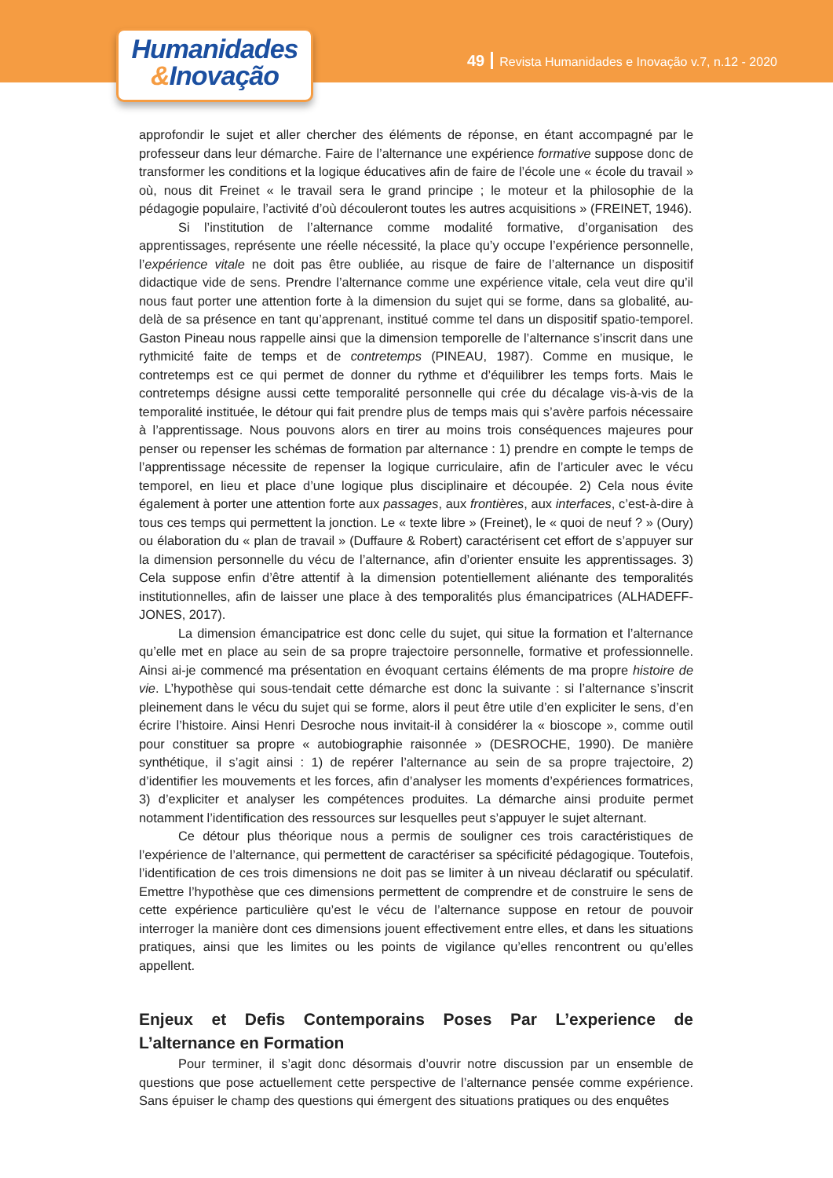Humanidades
&Inovação
49 Revista Humanidades e Inovação v.7, n.12 - 2020
approfondir le sujet et aller chercher des éléments de réponse, en étant accompagné par le professeur dans leur démarche. Faire de l’alternance une expérience formative suppose donc de transformer les conditions et la logique éducatives afin de faire de l’école une « école du travail » où, nous dit Freinet « le travail sera le grand principe ; le moteur et la philosophie de la pédagogie populaire, l’activité d’où découleront toutes les autres acquisitions » (FREINET, 1946).
Si l’institution de l’alternance comme modalité formative, d’organisation des apprentissages, représente une réelle nécessité, la place qu’y occupe l’expérience personnelle, l’expérience vitale ne doit pas être oubliée, au risque de faire de l’alternance un dispositif didactique vide de sens. Prendre l’alternance comme une expérience vitale, cela veut dire qu’il nous faut porter une attention forte à la dimension du sujet qui se forme, dans sa globalité, au-delà de sa présence en tant qu’apprenant, institué comme tel dans un dispositif spatio-temporel. Gaston Pineau nous rappelle ainsi que la dimension temporelle de l’alternance s’inscrit dans une rythmicité faite de temps et de contretemps (PINEAU, 1987). Comme en musique, le contretemps est ce qui permet de donner du rythme et d’équilibrer les temps forts. Mais le contretemps désigne aussi cette temporalité personnelle qui crée du décalage vis-à-vis de la temporalité instituée, le détour qui fait prendre plus de temps mais qui s’avère parfois nécessaire à l’apprentissage. Nous pouvons alors en tirer au moins trois conséquences majeures pour penser ou repenser les schémas de formation par alternance : 1) prendre en compte le temps de l’apprentissage nécessite de repenser la logique curriculaire, afin de l’articuler avec le vécu temporel, en lieu et place d’une logique plus disciplinaire et découpée. 2) Cela nous évite également à porter une attention forte aux passages, aux frontières, aux interfaces, c’est-à-dire à tous ces temps qui permettent la jonction. Le « texte libre » (Freinet), le « quoi de neuf ? » (Oury) ou élaboration du « plan de travail » (Duffaure & Robert) caractérisent cet effort de s’appuyer sur la dimension personnelle du vécu de l’alternance, afin d’orienter ensuite les apprentissages. 3) Cela suppose enfin d’être attentif à la dimension potentiellement aliénante des temporalités institutionnelles, afin de laisser une place à des temporalités plus émancipatrices (ALHADEFF-JONES, 2017).
La dimension émancipatrice est donc celle du sujet, qui situe la formation et l’alternance qu’elle met en place au sein de sa propre trajectoire personnelle, formative et professionnelle. Ainsi ai-je commencé ma présentation en évoquant certains éléments de ma propre histoire de vie. L’hypothèse qui sous-tendait cette démarche est donc la suivante : si l’alternance s’inscrit pleinement dans le vécu du sujet qui se forme, alors il peut être utile d’en expliciter le sens, d’en écrire l’histoire. Ainsi Henri Desroche nous invitait-il à considérer la « bioscope », comme outil pour constituer sa propre « autobiographie raisonnée » (DESROCHE, 1990). De manière synthétique, il s’agit ainsi : 1) de repérer l’alternance au sein de sa propre trajectoire, 2) d’identifier les mouvements et les forces, afin d’analyser les moments d’expériences formatrices, 3) d’expliciter et analyser les compétences produites. La démarche ainsi produite permet notamment l’identification des ressources sur lesquelles peut s’appuyer le sujet alternant.
Ce détour plus théorique nous a permis de souligner ces trois caractéristiques de l’expérience de l’alternance, qui permettent de caractériser sa spécificité pédagogique. Toutefois, l’identification de ces trois dimensions ne doit pas se limiter à un niveau déclaratif ou spéculatif. Emettre l’hypothèse que ces dimensions permettent de comprendre et de construire le sens de cette expérience particulière qu’est le vécu de l’alternance suppose en retour de pouvoir interroger la manière dont ces dimensions jouent effectivement entre elles, et dans les situations pratiques, ainsi que les limites ou les points de vigilance qu’elles rencontrent ou qu’elles appellent.
Enjeux et Defis Contemporains Poses Par L’experience de L’alternance en Formation
Pour terminer, il s’agit donc désormais d’ouvrir notre discussion par un ensemble de questions que pose actuellement cette perspective de l’alternance pensée comme expérience. Sans épuiser le champ des questions qui émergent des situations pratiques ou des enquêtes